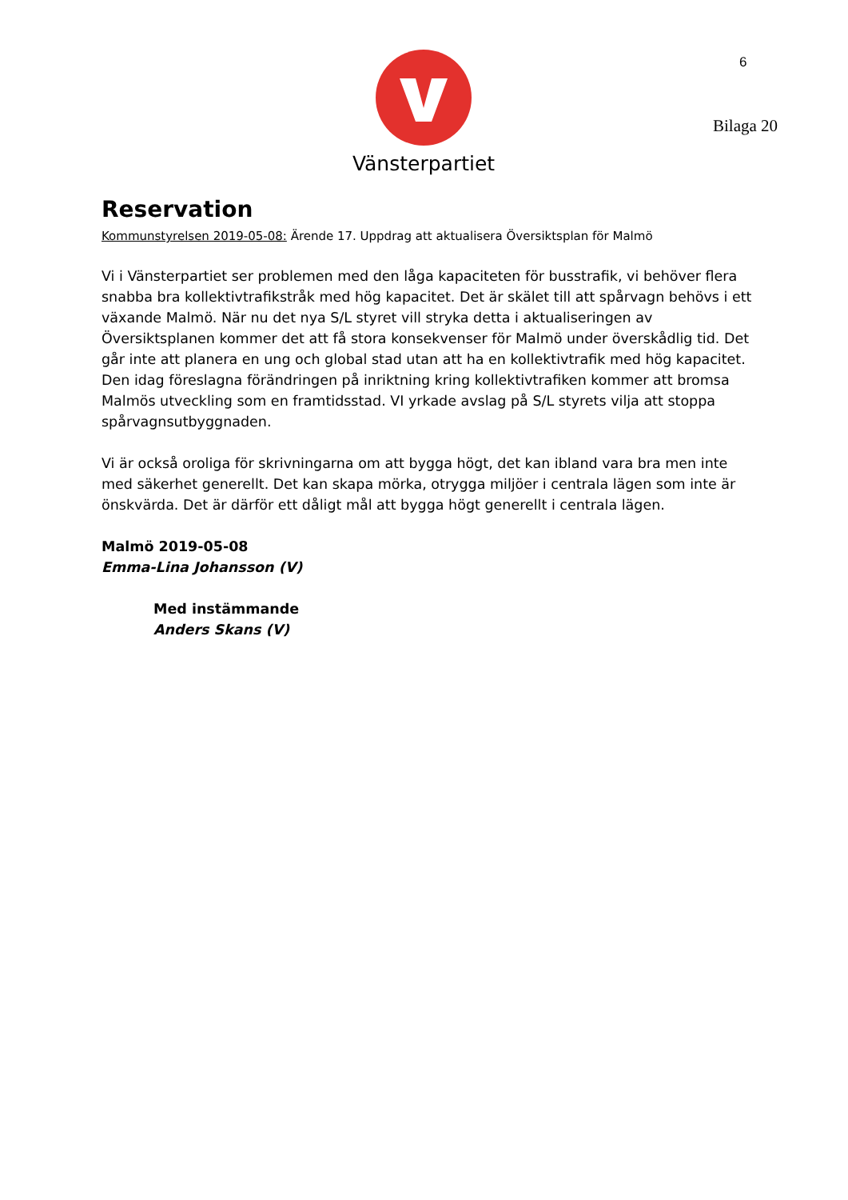6
Vänsterpartiet
Bilaga 20
Reservation
Kommunstyrelsen 2019-05-08: Ärende 17. Uppdrag att aktualisera Översiktsplan för Malmö
Vi i Vänsterpartiet ser problemen med den låga kapaciteten för busstrafik, vi behöver flera snabba bra kollektivtrafikstråk med hög kapacitet. Det är skälet till att spårvagn behövs i ett växande Malmö. När nu det nya S/L styret vill stryka detta i aktualiseringen av Översiktsplanen kommer det att få stora konsekvenser för Malmö under överskådlig tid. Det går inte att planera en ung och global stad utan att ha en kollektivtrafik med hög kapacitet. Den idag föreslagna förändringen på inriktning kring kollektivtrafiken kommer att bromsa Malmös utveckling som en framtidsstad. VI yrkade avslag på S/L styrets vilja att stoppa spårvagnsutbyggnaden.
Vi är också oroliga för skrivningarna om att bygga högt, det kan ibland vara bra men inte med säkerhet generellt. Det kan skapa mörka, otrygga miljöer i centrala lägen som inte är önskvärda. Det är därför ett dåligt mål att bygga högt generellt i centrala lägen.
Malmö 2019-05-08
Emma-Lina Johansson (V)
Med instämmande
Anders Skans (V)